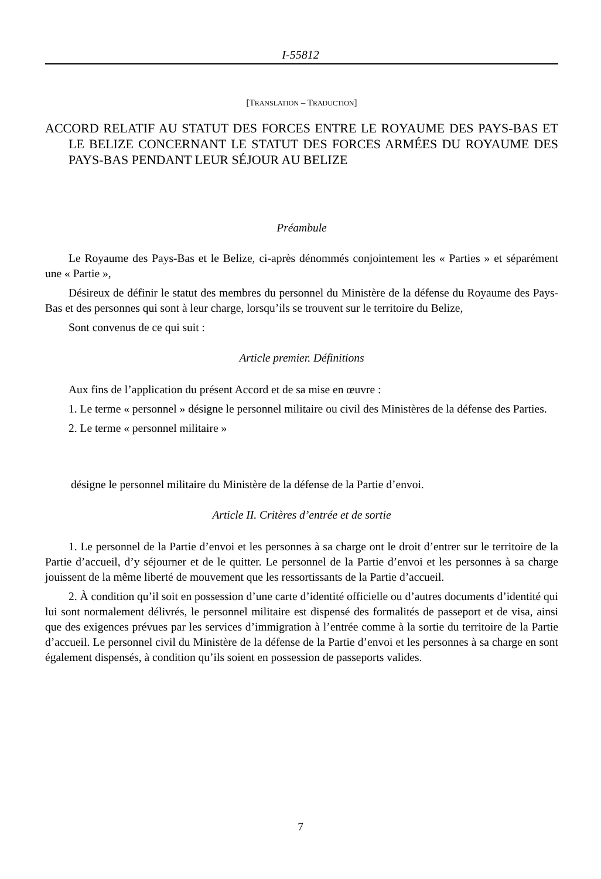I-55812
[TRANSLATION – TRADUCTION]
ACCORD RELATIF AU STATUT DES FORCES ENTRE LE ROYAUME DES PAYS-BAS ET LE BELIZE CONCERNANT LE STATUT DES FORCES ARMÉES DU ROYAUME DES PAYS-BAS PENDANT LEUR SÉJOUR AU BELIZE
Préambule
Le Royaume des Pays-Bas et le Belize, ci-après dénommés conjointement les « Parties » et séparément une « Partie »,
Désireux de définir le statut des membres du personnel du Ministère de la défense du Royaume des Pays-Bas et des personnes qui sont à leur charge, lorsqu’ils se trouvent sur le territoire du Belize,
Sont convenus de ce qui suit :
Article premier. Définitions
Aux fins de l’application du présent Accord et de sa mise en œuvre :
1. Le terme « personnel » désigne le personnel militaire ou civil des Ministères de la défense des Parties.
2. Le terme « personnel militaire »
désigne le personnel militaire du Ministère de la défense de la Partie d’envoi.
Article II. Critères d’entrée et de sortie
1. Le personnel de la Partie d’envoi et les personnes à sa charge ont le droit d’entrer sur le territoire de la Partie d’accueil, d’y séjourner et de le quitter. Le personnel de la Partie d’envoi et les personnes à sa charge jouissent de la même liberté de mouvement que les ressortissants de la Partie d’accueil.
2. À condition qu’il soit en possession d’une carte d’identité officielle ou d’autres documents d’identité qui lui sont normalement délivrés, le personnel militaire est dispensé des formalités de passeport et de visa, ainsi que des exigences prévues par les services d’immigration à l’entrée comme à la sortie du territoire de la Partie d’accueil. Le personnel civil du Ministère de la défense de la Partie d’envoi et les personnes à sa charge en sont également dispensés, à condition qu’ils soient en possession de passeports valides.
7